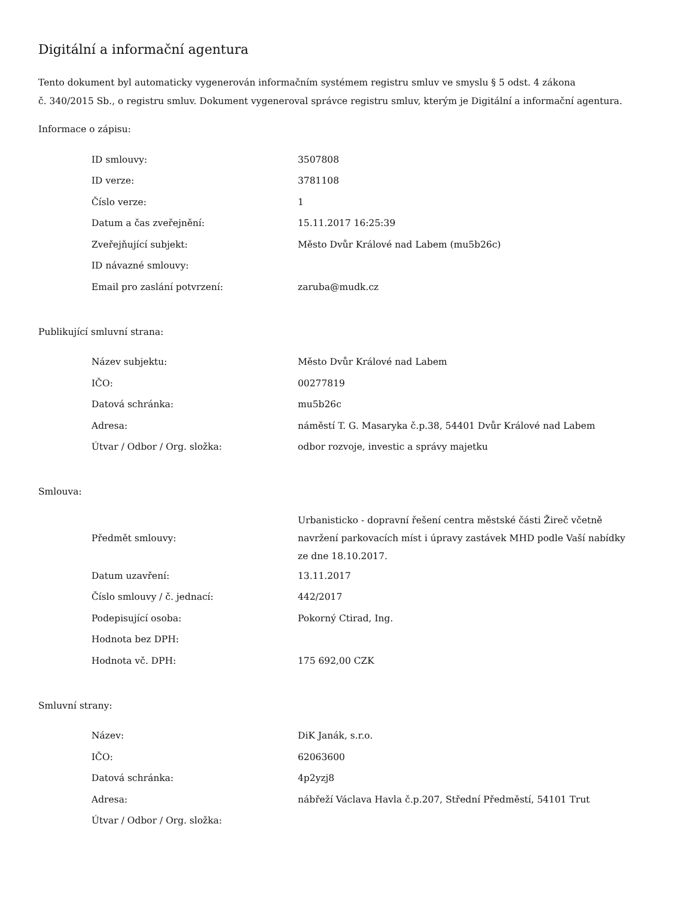Digitální a informační agentura
Tento dokument byl automaticky vygenerován informačním systémem registru smluv ve smyslu § 5 odst. 4 zákona
č. 340/2015 Sb., o registru smluv. Dokument vygeneroval správce registru smluv, kterým je Digitální a informační agentura.
Informace o zápisu:
| ID smlouvy: | 3507808 |
| ID verze: | 3781108 |
| Číslo verze: | 1 |
| Datum a čas zveřejnění: | 15.11.2017 16:25:39 |
| Zveřejňující subjekt: | Město Dvůr Králové nad Labem (mu5b26c) |
| ID návazné smlouvy: | |
| Email pro zaslání potvrzení: | zaruba@mudk.cz |
Publikující smluvní strana:
| Název subjektu: | Město Dvůr Králové nad Labem |
| IČO: | 00277819 |
| Datová schránka: | mu5b26c |
| Adresa: | náměstí T. G. Masaryka č.p.38, 54401 Dvůr Králové nad Labem |
| Útvar / Odbor / Org. složka: | odbor rozvoje, investic a správy majetku |
Smlouva:
| Předmět smlouvy: | Urbanisticko - dopravní řešení centra městské části Žireč včetně navržení parkovacích míst i úpravy zastávek MHD podle Vaší nabídky ze dne 18.10.2017. |
| Datum uzavření: | 13.11.2017 |
| Číslo smlouvy / č. jednací: | 442/2017 |
| Podepisující osoba: | Pokorný Ctirad, Ing. |
| Hodnota bez DPH: | |
| Hodnota vč. DPH: | 175 692,00 CZK |
Smluvní strany:
| Název: | DiK Janák, s.r.o. |
| IČO: | 62063600 |
| Datová schránka: | 4p2yzj8 |
| Adresa: | nábřeží Václava Havla č.p.207, Střední Předměstí, 54101 Trut |
| Útvar / Odbor / Org. složka: | |